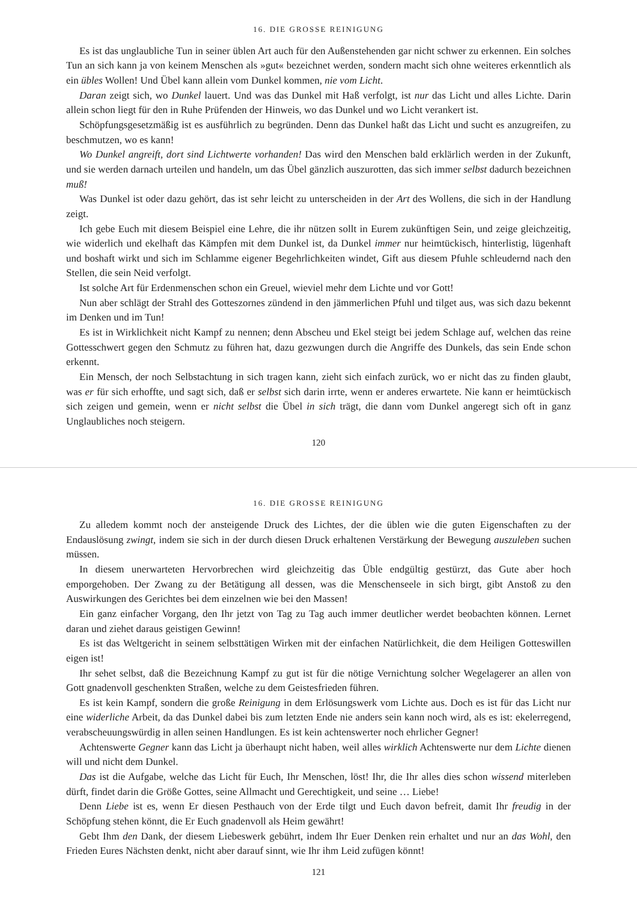16. DIE GROSSE REINIGUNG
Es ist das unglaubliche Tun in seiner üblen Art auch für den Außenstehenden gar nicht schwer zu erkennen. Ein solches Tun an sich kann ja von keinem Menschen als »gut« bezeichnet werden, sondern macht sich ohne weiteres erkenntlich als ein übles Wollen! Und Übel kann allein vom Dunkel kommen, nie vom Licht.
Daran zeigt sich, wo Dunkel lauert. Und was das Dunkel mit Haß verfolgt, ist nur das Licht und alles Lichte. Darin allein schon liegt für den in Ruhe Prüfenden der Hinweis, wo das Dunkel und wo Licht verankert ist.
Schöpfungsgesetzmäßig ist es ausführlich zu begründen. Denn das Dunkel haßt das Licht und sucht es anzugreifen, zu beschmutzen, wo es kann!
Wo Dunkel angreift, dort sind Lichtwerte vorhanden! Das wird den Menschen bald erklärlich werden in der Zukunft, und sie werden darnach urteilen und handeln, um das Übel gänzlich auszurotten, das sich immer selbst dadurch bezeichnen muß!
Was Dunkel ist oder dazu gehört, das ist sehr leicht zu unterscheiden in der Art des Wollens, die sich in der Handlung zeigt.
Ich gebe Euch mit diesem Beispiel eine Lehre, die ihr nützen sollt in Eurem zukünftigen Sein, und zeige gleichzeitig, wie widerlich und ekelhaft das Kämpfen mit dem Dunkel ist, da Dunkel immer nur heimtückisch, hinterlistig, lügenhaft und boshaft wirkt und sich im Schlamme eigener Begehrlichkeiten windet, Gift aus diesem Pfuhle schleudernd nach den Stellen, die sein Neid verfolgt.
Ist solche Art für Erdenmenschen schon ein Greuel, wieviel mehr dem Lichte und vor Gott!
Nun aber schlägt der Strahl des Gotteszornes zündend in den jämmerlichen Pfuhl und tilget aus, was sich dazu bekennt im Denken und im Tun!
Es ist in Wirklichkeit nicht Kampf zu nennen; denn Abscheu und Ekel steigt bei jedem Schlage auf, welchen das reine Gottesschwert gegen den Schmutz zu führen hat, dazu gezwungen durch die Angriffe des Dunkels, das sein Ende schon erkennt.
Ein Mensch, der noch Selbstachtung in sich tragen kann, zieht sich einfach zurück, wo er nicht das zu finden glaubt, was er für sich erhoffte, und sagt sich, daß er selbst sich darin irrte, wenn er anderes erwartete. Nie kann er heimtückisch sich zeigen und gemein, wenn er nicht selbst die Übel in sich trägt, die dann vom Dunkel angeregt sich oft in ganz Unglaubliches noch steigern.
120
16. DIE GROSSE REINIGUNG
Zu alledem kommt noch der ansteigende Druck des Lichtes, der die üblen wie die guten Eigenschaften zu der Endauslösung zwingt, indem sie sich in der durch diesen Druck erhaltenen Verstärkung der Bewegung auszuleben suchen müssen.
In diesem unerwarteten Hervorbrechen wird gleichzeitig das Üble endgültig gestürzt, das Gute aber hoch emporgehoben. Der Zwang zu der Betätigung all dessen, was die Menschenseele in sich birgt, gibt Anstoß zu den Auswirkungen des Gerichtes bei dem einzelnen wie bei den Massen!
Ein ganz einfacher Vorgang, den Ihr jetzt von Tag zu Tag auch immer deutlicher werdet beobachten können. Lernet daran und ziehet daraus geistigen Gewinn!
Es ist das Weltgericht in seinem selbsttätigen Wirken mit der einfachen Natürlichkeit, die dem Heiligen Gotteswillen eigen ist!
Ihr sehet selbst, daß die Bezeichnung Kampf zu gut ist für die nötige Vernichtung solcher Wegelagerer an allen von Gott gnadenvoll geschenkten Straßen, welche zu dem Geistesfrieden führen.
Es ist kein Kampf, sondern die große Reinigung in dem Erlösungswerk vom Lichte aus. Doch es ist für das Licht nur eine widerliche Arbeit, da das Dunkel dabei bis zum letzten Ende nie anders sein kann noch wird, als es ist: ekelerregend, verabscheuungswürdig in allen seinen Handlungen. Es ist kein achtenswerter noch ehrlicher Gegner!
Achtenswerte Gegner kann das Licht ja überhaupt nicht haben, weil alles wirklich Achtenswerte nur dem Lichte dienen will und nicht dem Dunkel.
Das ist die Aufgabe, welche das Licht für Euch, Ihr Menschen, löst! Ihr, die Ihr alles dies schon wissend miterleben dürft, findet darin die Größe Gottes, seine Allmacht und Gerechtigkeit, und seine … Liebe!
Denn Liebe ist es, wenn Er diesen Pesthauch von der Erde tilgt und Euch davon befreit, damit Ihr freudig in der Schöpfung stehen könnt, die Er Euch gnadenvoll als Heim gewährt!
Gebt Ihm den Dank, der diesem Liebeswerk gebührt, indem Ihr Euer Denken rein erhaltet und nur an das Wohl, den Frieden Eures Nächsten denkt, nicht aber darauf sinnt, wie Ihr ihm Leid zufügen könnt!
121